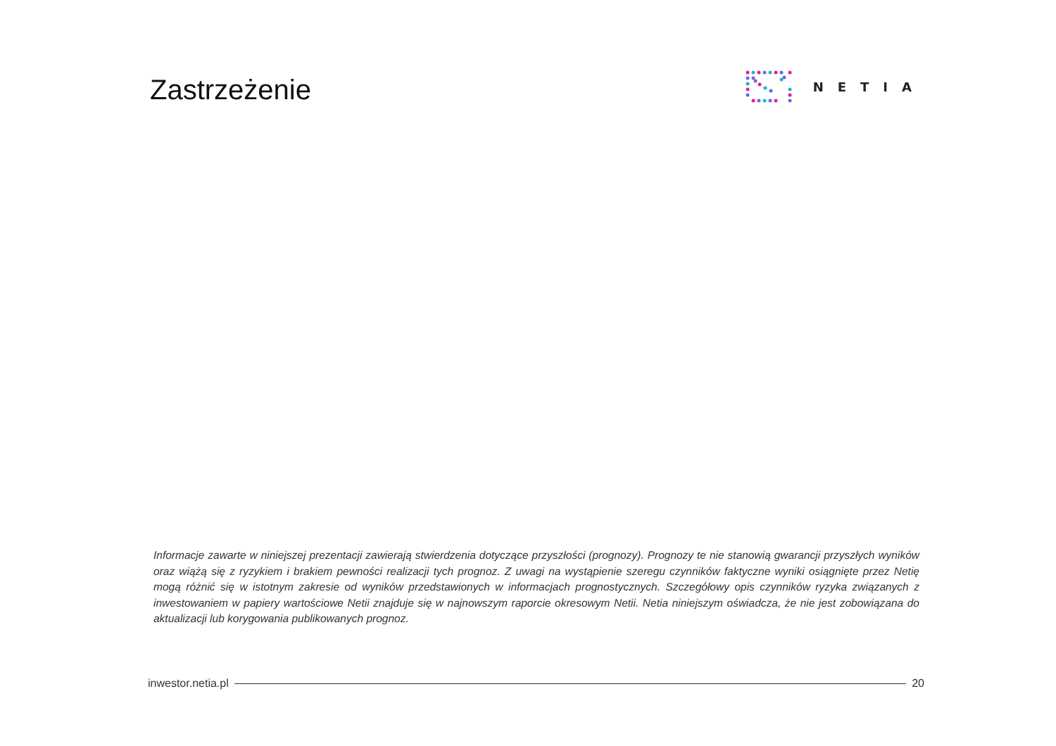Zastrzeżenie
NETIA
Informacje zawarte w niniejszej prezentacji zawierają stwierdzenia dotyczące przyszłości (prognozy). Prognozy te nie stanowią gwarancji przyszłych wyników oraz wiążą się z ryzykiem i brakiem pewności realizacji tych prognoz. Z uwagi na wystąpienie szeregu czynników faktyczne wyniki osiągnięte przez Netię mogą różnić się w istotnym zakresie od wyników przedstawionych w informacjach prognostycznych. Szczegółowy opis czynników ryzyka związanych z inwestowaniem w papiery wartościowe Netii znajduje się w najnowszym raporcie okresowym Netii. Netia niniejszym oświadcza, że nie jest zobowiązana do aktualizacji lub korygowania publikowanych prognoz.
inwestor.netia.pl 20